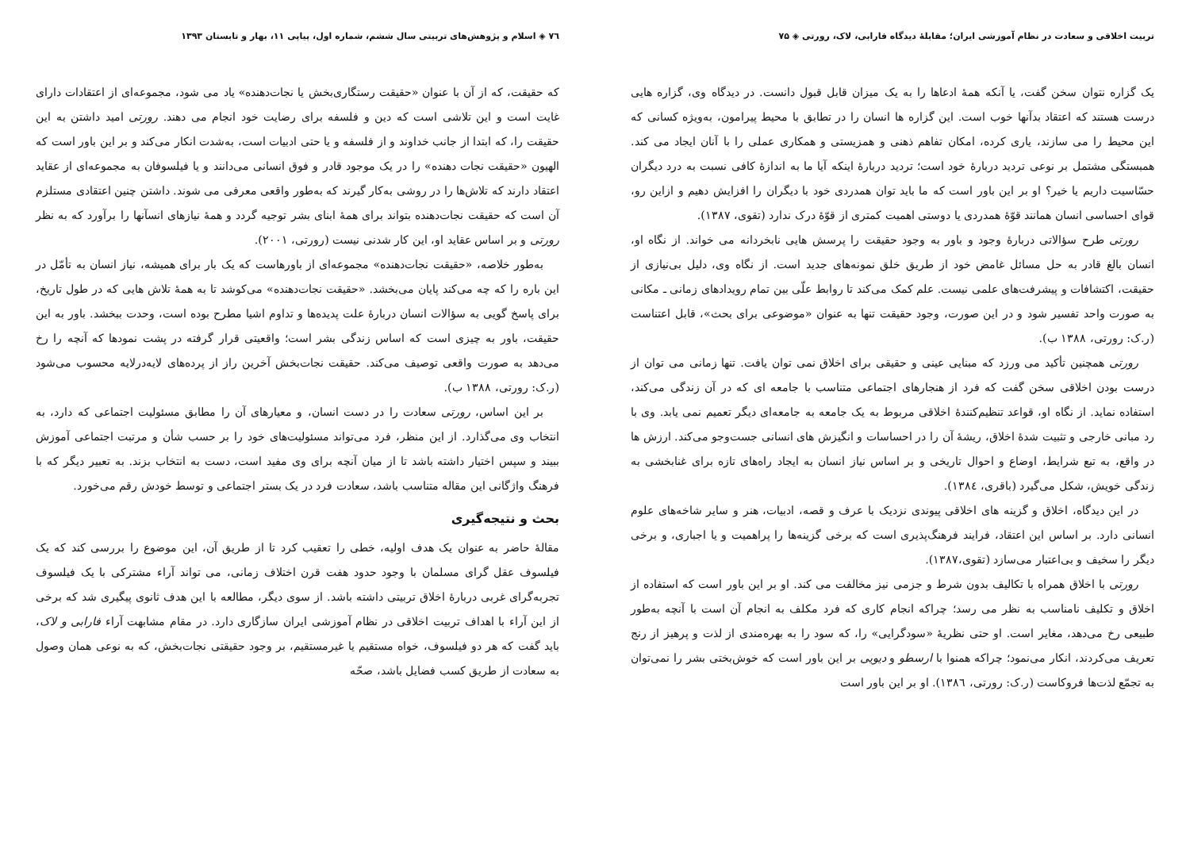تربیت اخلاقی و سعادت در نظام آموزشی ایران؛ مقابلهٔ دیدگاه فارابی، لاک، رورتی ◈ ۷۵
یک گزاره نتوان سخن گفت، یا آنکه همهٔ ادعاها را به یک میزان قابل قبول دانست. در دیدگاه وی، گزاره هایی درست هستند که اعتقاد بدآنها خوب است. این گزاره ها انسان را در تطابق با محیط پیرامون، به‌ویژه کسانی که این محیط را می سازند، یاری کرده، امکان تفاهم ذهنی و همزیستی و همکاری عملی را با آنان ایجاد می کند. همبستگی مشتمل بر نوعی تردید دربارهٔ خود است؛ تردید دربارهٔ اینکه آیا ما به اندازهٔ کافی نسبت به درد دیگران حسّاسیت داریم یا خیر؟ او بر این باور است که ما باید توان همدردی خود با دیگران را افزایش دهیم و ازاین رو، قوای احساسی انسان همانند قوّهٔ همدردی یا دوستی اهمیت کمتری از قوّهٔ درک ندارد (تقوی، ۱۳۸۷).
رورتی طرح سؤالاتی دربارهٔ وجود و باور به وجود حقیقت را پرسش هایی نابخردانه می خواند. از نگاه او، انسان بالغ قادر به حل مسائل غامض خود از طریق خلق نمونه‌های جدید است. از نگاه وی، دلیل بی‌نیازی از حقیقت، اکتشافات و پیشرفت‌های علمی نیست. علم کمک می‌کند تا روابط علّی بین تمام رویدادهای زمانی ـ مکانی به صورت واحد تفسیر شود و در این صورت، وجود حقیقت تنها به عنوان «موضوعی برای بحث»، قابل اعتناست (ر.ک: رورتی، ۱۳۸۸ ب).
رورتی همچنین تأکید می ورزد که مبنایی عینی و حقیقی برای اخلاق نمی توان یافت. تنها زمانی می توان از درست بودن اخلاقی سخن گفت که فرد از هنجارهای اجتماعی متناسب با جامعه ای که در آن زندگی می‌کند، استفاده نماید. از نگاه او، قواعد تنظیم‌کنندهٔ اخلاقی مربوط به یک جامعه به جامعه‌ای دیگر تعمیم نمی یابد. وی با رد مبانی خارجی و تثبیت شدهٔ اخلاق، ریشهٔ آن را در احساسات و انگیزش های انسانی جست‌وجو می‌کند. ارزش ها در واقع، به تبع شرایط، اوضاع و احوال تاریخی و بر اساس نیاز انسان به ایجاد راه‌های تازه برای غنابخشی به زندگی خویش، شکل می‌گیرد (باقری، ۱۳۸٤).
در این دیدگاه، اخلاق و گزینه های اخلاقی پیوندی نزدیک با عرف و قصه، ادبیات، هنر و سایر شاخه‌های علوم انسانی دارد. بر اساس این اعتقاد، فرایند فرهنگ‌پذیری است که برخی گزینه‌ها را پراهمیت و یا اجباری، و برخی دیگر را سخیف و بی‌اعتبار می‌سازد (تقوی،۱۳۸۷).
رورتی با اخلاق همراه با تکالیف بدون شرط و جزمی نیز مخالفت می کند. او بر این باور است که استفاده از اخلاق و تکلیف نامناسب به نظر می رسد؛ چراکه انجام کاری که فرد مکلف به انجام آن است با آنچه به‌طور طبیعی رخ می‌دهد، مغایر است. او حتی نظریهٔ «سودگرایی» را، که سود را به بهره‌مندی از لذت و پرهیز از رنج تعریف می‌کردند، انکار می‌نمود؛ چراکه همنوا با ارسطو و دیویی بر این باور است که خوش‌بختی بشر را نمی‌توان به تجمّع لذت‌ها فروکاست (ر.ک: رورتی، ۱۳۸٦). او بر این باور است
۷٦ ◈ اسلام و پژوهش‌های تربیتی سال ششم، شماره اول، پیاپی ۱۱، بهار و تابستان ۱۳۹۳
که حقیقت، که از آن با عنوان «حقیقت رستگاری‌بخش یا نجات‌دهنده» یاد می شود، مجموعه‌ای از اعتقادات دارای غایت است و این تلاشی است که دین و فلسفه برای رضایت خود انجام می دهند. رورتی امید داشتن به این حقیقت را، که ابتدا از جانب خداوند و از فلسفه و یا حتی ادبیات است، به‌شدت انکار می‌کند و بر این باور است که الهیون «حقیقت نجات دهنده» را در یک موجود قادر و فوق انسانی می‌دانند و یا فیلسوفان به مجموعه‌ای از عقاید اعتقاد دارند که تلاش‌ها را در روشی به‌کار گیرند که به‌طور واقعی معرفی می شوند. داشتن چنین اعتقادی مستلزم آن است که حقیقت نجات‌دهنده بتواند برای همهٔ ابنای بشر توجیه گردد و همهٔ نیازهای انسآنها را برآورد که به نظر رورتی و بر اساس عقاید او، این کار شدنی نیست (رورتی، ۲۰۰۱).
به‌طور خلاصه، «حقیقت نجات‌دهنده» مجموعه‌ای از باورهاست که یک بار برای همیشه، نیاز انسان به تأمّل در این باره را که چه می‌کند پایان می‌بخشد. «حقیقت نجات‌دهنده» می‌کوشد تا به همهٔ تلاش هایی که در طول تاریخ، برای پاسخ گویی به سؤالات انسان دربارهٔ علت پدیده‌ها و تداوم اشیا مطرح بوده است، وحدت ببخشد. باور به این حقیقت، باور به چیزی است که اساس زندگی بشر است؛ واقعیتی قرار گرفته در پشت نمودها که آنچه را رخ می‌دهد به صورت واقعی توصیف می‌کند. حقیقت نجات‌بخش آخرین راز از پرده‌های لایه‌درلایه محسوب می‌شود (ر.ک: رورتی، ۱۳۸۸ ب).
بر این اساس، رورتی سعادت را در دست انسان، و معیارهای آن را مطابق مسئولیت اجتماعی که دارد، به انتخاب وی می‌گذارد. از این منظر، فرد می‌تواند مسئولیت‌های خود را بر حسب شأن و مرتبت اجتماعی آموزش ببیند و سپس اختیار داشته باشد تا از میان آنچه برای وی مفید است، دست به انتخاب بزند. به تعبیر دیگر که با فرهنگ واژگانی این مقاله متناسب باشد، سعادت فرد در یک بستر اجتماعی و توسط خودش رقم می‌خورد.
بحث و نتیجه‌گیری
مقالهٔ حاضر به عنوان یک هدف اولیه، خطی را تعقیب کرد تا از طریق آن، این موضوع را بررسی کند که یک فیلسوف عقل گرای مسلمان با وجود حدود هفت قرن اختلاف زمانی، می تواند آراء مشترکی با یک فیلسوف تجربه‌گرای غربی دربارهٔ اخلاق تربیتی داشته باشد. از سوی دیگر، مطالعه با این هدف ثانوی پیگیری شد که برخی از این آراء با اهداف تربیت اخلاقی در نظام آموزشی ایران سازگاری دارد. در مقام مشابهت آراء فارابی و لاک، باید گفت که هر دو فیلسوف، خواه مستقیم یا غیرمستقیم، بر وجود حقیقتی نجات‌بخش، که به نوعی همان وصول به سعادت از طریق کسب فضایل باشد، صحّه